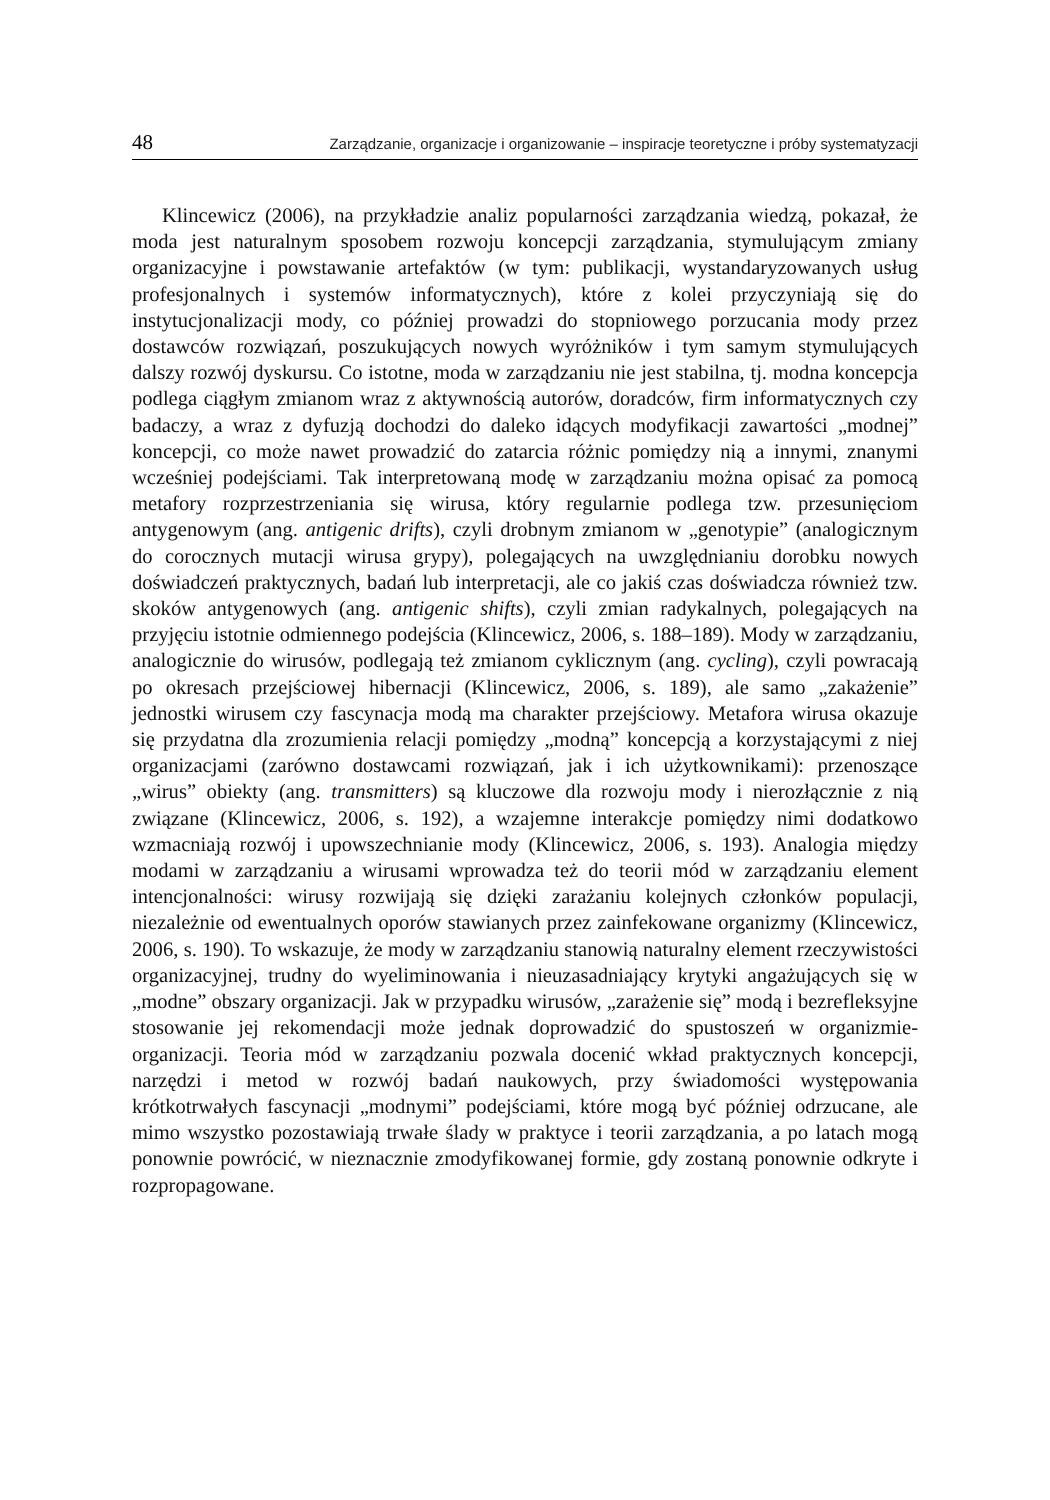48 Zarządzanie, organizacje i organizowanie – inspiracje teoretyczne i próby systematyzacji
Klincewicz (2006), na przykładzie analiz popularności zarządzania wiedzą, pokazał, że moda jest naturalnym sposobem rozwoju koncepcji zarządzania, stymulującym zmiany organizacyjne i powstawanie artefaktów (w tym: publikacji, wystandaryzowanych usług profesjonalnych i systemów informatycznych), które z kolei przyczyniają się do instytucjonalizacji mody, co później prowadzi do stopniowego porzucania mody przez dostawców rozwiązań, poszukujących nowych wyróżników i tym samym stymulujących dalszy rozwój dyskursu. Co istotne, moda w zarządzaniu nie jest stabilna, tj. modna koncepcja podlega ciągłym zmianom wraz z aktywnością autorów, doradców, firm informatycznych czy badaczy, a wraz z dyfuzją dochodzi do daleko idących modyfikacji zawartości „modnej” koncepcji, co może nawet prowadzić do zatarcia różnic pomiędzy nią a innymi, znanymi wcześniej podejściami. Tak interpretowaną modę w zarządzaniu można opisać za pomocą metafory rozprzestrzeniania się wirusa, który regularnie podlega tzw. przesunięciom antygenowym (ang. antigenic drifts), czyli drobnym zmianom w „genotypie” (analogicznym do corocznych mutacji wirusa grypy), polegających na uwzględnianiu dorobku nowych doświadczeń praktycznych, badań lub interpretacji, ale co jakiś czas doświadcza również tzw. skoków antygenowych (ang. antigenic shifts), czyli zmian radykalnych, polegających na przyjęciu istotnie odmiennego podejścia (Klincewicz, 2006, s. 188–189). Mody w zarządzaniu, analogicznie do wirusów, podlegają też zmianom cyklicznym (ang. cycling), czyli powracają po okresach przejściowej hibernacji (Klincewicz, 2006, s. 189), ale samo „zakażenie” jednostki wirusem czy fascynacja modą ma charakter przejściowy. Metafora wirusa okazuje się przydatna dla zrozumienia relacji pomiędzy „modną” koncepcją a korzystającymi z niej organizacjami (zarówno dostawcami rozwiązań, jak i ich użytkownikami): przenoszące „wirus” obiekty (ang. transmitters) są kluczowe dla rozwoju mody i nierozłącznie z nią związane (Klincewicz, 2006, s. 192), a wzajemne interakcje pomiędzy nimi dodatkowo wzmacniają rozwój i upowszechnianie mody (Klincewicz, 2006, s. 193). Analogia między modami w zarządzaniu a wirusami wprowadza też do teorii mód w zarządzaniu element intencjonalności: wirusy rozwijają się dzięki zarażaniu kolejnych członków populacji, niezależnie od ewentualnych oporów stawianych przez zainfekowane organizmy (Klincewicz, 2006, s. 190). To wskazuje, że mody w zarządzaniu stanowią naturalny element rzeczywistości organizacyjnej, trudny do wyeliminowania i nieuzasadniający krytyki angażujących się w „modne” obszary organizacji. Jak w przypadku wirusów, „zarażenie się” modą i bezrefleksyjne stosowanie jej rekomendacji może jednak doprowadzić do spustoszeń w organizmie-organizacji. Teoria mód w zarządzaniu pozwala docenić wkład praktycznych koncepcji, narzędzi i metod w rozwój badań naukowych, przy świadomości występowania krótkotrwałych fascynacji „modnymi” podejściami, które mogą być później odrzucane, ale mimo wszystko pozostawiają trwałe ślady w praktyce i teorii zarządzania, a po latach mogą ponownie powrócić, w nieznacznie zmodyfikowanej formie, gdy zostaną ponownie odkryte i rozpropagowane.